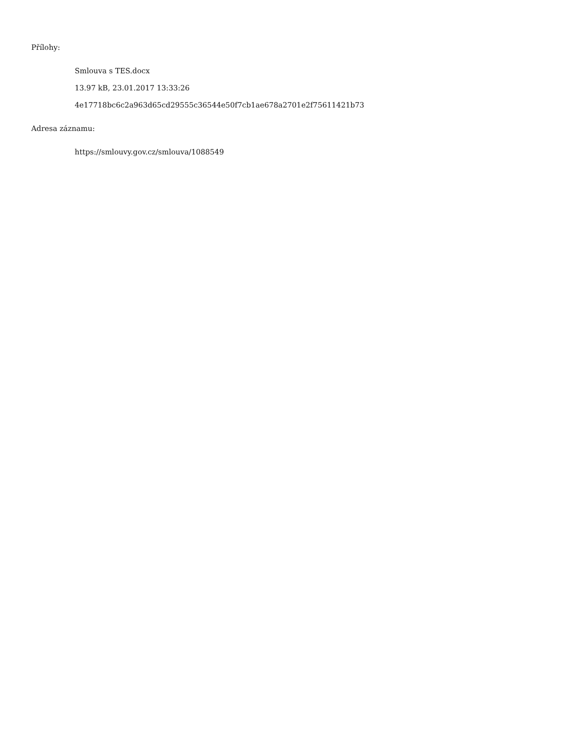Přílohy:
Smlouva s TES.docx
13.97 kB, 23.01.2017 13:33:26
4e17718bc6c2a963d65cd29555c36544e50f7cb1ae678a2701e2f75611421b73
Adresa záznamu:
https://smlouvy.gov.cz/smlouva/1088549